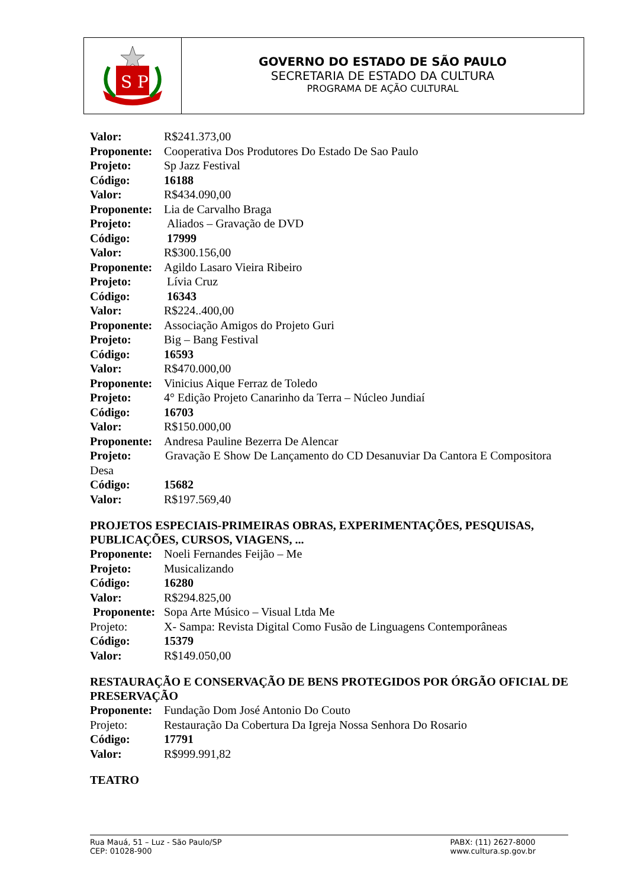S P
GOVERNO DO ESTADO DE SÃO PAULO
SECRETARIA DE ESTADO DA CULTURA
PROGRAMA DE AÇÃO CULTURAL
Valor: R$241.373,00
Proponente: Cooperativa Dos Produtores Do Estado De Sao Paulo
Projeto: Sp Jazz Festival
Código: 16188
Valor: R$434.090,00
Proponente: Lia de Carvalho Braga
Projeto: Aliados – Gravação de DVD
Código: 17999
Valor: R$300.156,00
Proponente: Agildo Lasaro Vieira Ribeiro
Projeto: Lívia Cruz
Código: 16343
Valor: R$224..400,00
Proponente: Associação Amigos do Projeto Guri
Projeto: Big – Bang Festival
Código: 16593
Valor: R$470.000,00
Proponente: Vinicius Aique Ferraz de Toledo
Projeto: 4° Edição Projeto Canarinho da Terra – Núcleo Jundiaí
Código: 16703
Valor: R$150.000,00
Proponente: Andresa Pauline Bezerra De Alencar
Projeto: Gravação E Show De Lançamento do CD Desanuviar Da Cantora E Compositora Desa
Código: 15682
Valor: R$197.569,40
PROJETOS ESPECIAIS-PRIMEIRAS OBRAS, EXPERIMENTAÇÕES, PESQUISAS, PUBLICAÇÕES, CURSOS, VIAGENS, ...
Proponente: Noeli Fernandes Feijão – Me
Projeto: Musicalizando
Código: 16280
Valor: R$294.825,00
Proponente: Sopa Arte Músico – Visual Ltda Me
Projeto: X- Sampa: Revista Digital Como Fusão de Linguagens Contemporâneas
Código: 15379
Valor: R$149.050,00
RESTAURAÇÃO E CONSERVAÇÃO DE BENS PROTEGIDOS POR ÓRGÃO OFICIAL DE PRESERVAÇÃO
Proponente: Fundação Dom José Antonio Do Couto
Projeto: Restauração Da Cobertura Da Igreja Nossa Senhora Do Rosario
Código: 17791
Valor: R$999.991,82
TEATRO
Rua Mauá, 51 – Luz - São Paulo/SP
CEP: 01028-900
PABX: (11) 2627-8000
www.cultura.sp.gov.br